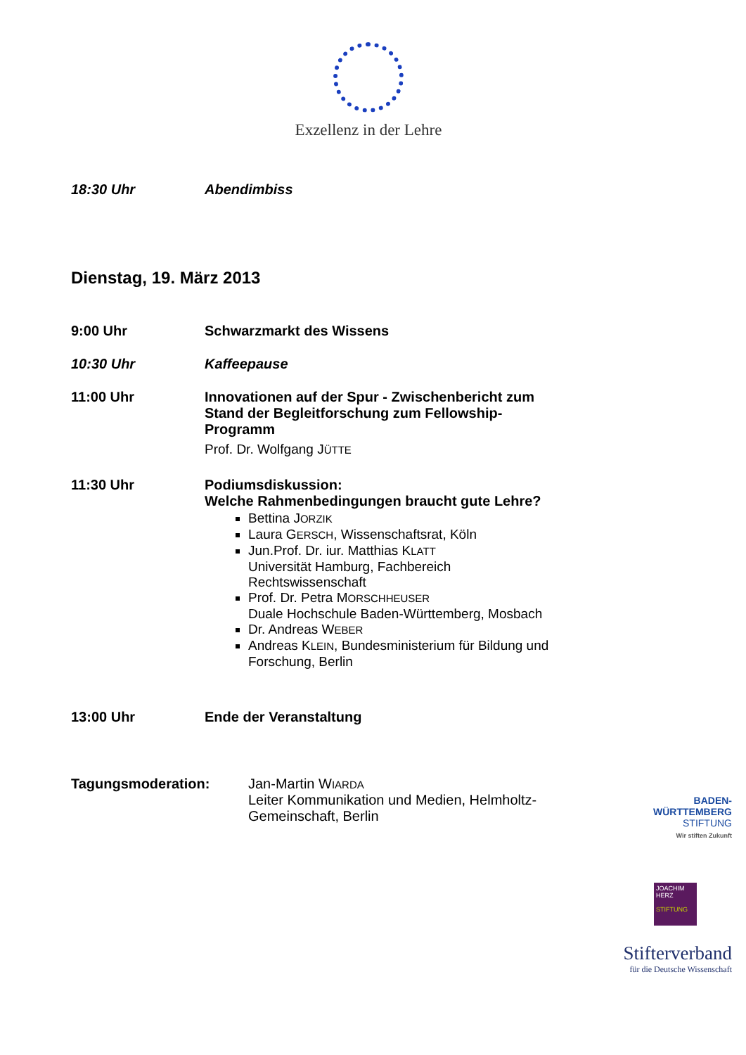Exzellenz in der Lehre
18:30 Uhr Abendimbiss
Dienstag, 19. März 2013
9:00 Uhr Schwarzmarkt des Wissens
10:30 Uhr Kaffeepause
11:00 Uhr Innovationen auf der Spur - Zwischenbericht zum Stand der Begleitforschung zum Fellowship-Programm
Prof. Dr. Wolfgang JÜTTE
11:30 Uhr Podiumsdiskussion:
Welche Rahmenbedingungen braucht gute Lehre?
Bettina JORZIK
Laura GERSCH, Wissenschaftsrat, Köln
Jun.Prof. Dr. iur. Matthias KLATT
Universität Hamburg, Fachbereich Rechtswissenschaft
Prof. Dr. Petra MORSCHHEUSER
Duale Hochschule Baden-Württemberg, Mosbach
Dr. Andreas WEBER
Andreas KLEIN, Bundesministerium für Bildung und Forschung, Berlin
13:00 Uhr Ende der Veranstaltung
Tagungsmoderation: Jan-Martin WIARDA
Leiter Kommunikation und Medien, Helmholtz-Gemeinschaft, Berlin
BADEN-
WÜRTTEMBERG
STIFTUNG
Wir stiften Zukunft
JOACHIM
HERZ
STIFTUNG
Stifterverband
für die Deutsche Wissenschaft